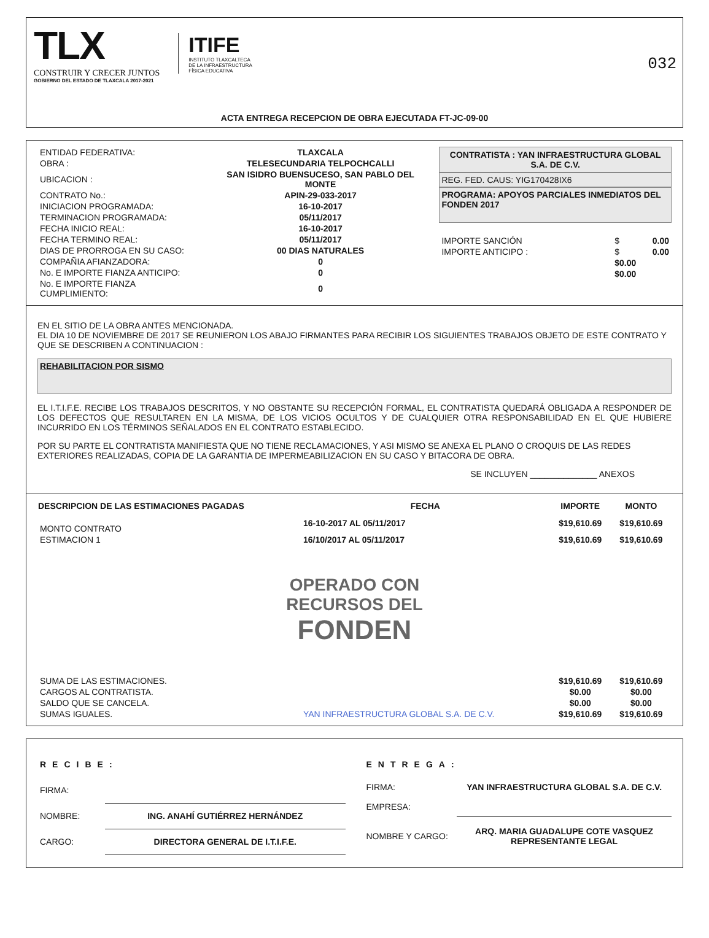TLX
CONSTRUIR Y CRECER JUNTOS
GOBIERNO DEL ESTADO DE TLAXCALA 2017-2021
ITIFE
INSTITUTO TLAXCALTECA
DE LA INFRAESTRUCTURA
FÍSICA EDUCATIVA
032
ACTA ENTREGA RECEPCION DE OBRA EJECUTADA FT-JC-09-00
| ENTIDAD FEDERATIVA: | TLAXCALA |
| OBRA : | TELESECUNDARIA TELPOCHCALLI |
| UBICACION : | SAN ISIDRO BUENSUCESO, SAN PABLO DEL MONTE |
| CONTRATO No.: | APIN-29-033-2017 |
| INICIACION PROGRAMADA: | 16-10-2017 |
| TERMINACION PROGRAMADA: | 05/11/2017 |
| FECHA INICIO REAL: | 16-10-2017 |
| FECHA TERMINO REAL: | 05/11/2017 |
| DIAS DE PRORROGA EN SU CASO: | 00 DIAS NATURALES |
| COMPAÑIA AFIANZADORA: | 0 |
| No. E IMPORTE FIANZA ANTICIPO: | 0 |
| No. E IMPORTE FIANZA CUMPLIMIENTO: | 0 |
CONTRATISTA : YAN INFRAESTRUCTURA GLOBAL S.A. DE C.V.
REG. FED. CAUS: YIG170428IX6
PROGRAMA: APOYOS PARCIALES INMEDIATOS DEL FONDEN 2017
| IMPORTE SANCIÓN | $ | 0.00 |
| IMPORTE ANTICIPO : | $ | 0.00 |
| | $0.00 | |
| | $0.00 | |
EN EL SITIO DE LA OBRA ANTES MENCIONADA.
EL DIA 10 DE NOVIEMBRE DE 2017 SE REUNIERON LOS ABAJO FIRMANTES PARA RECIBIR LOS SIGUIENTES TRABAJOS OBJETO DE ESTE CONTRATO Y QUE SE DESCRIBEN A CONTINUACION :
REHABILITACION POR SISMO
EL I.T.I.F.E. RECIBE LOS TRABAJOS DESCRITOS, Y NO OBSTANTE SU RECEPCIÓN FORMAL, EL CONTRATISTA QUEDARÁ OBLIGADA A RESPONDER DE LOS DEFECTOS QUE RESULTAREN EN LA MISMA, DE LOS VICIOS OCULTOS Y DE CUALQUIER OTRA RESPONSABILIDAD EN EL QUE HUBIERE INCURRIDO EN LOS TÉRMINOS SEÑALADOS EN EL CONTRATO ESTABLECIDO.
POR SU PARTE EL CONTRATISTA MANIFIESTA QUE NO TIENE RECLAMACIONES, Y ASI MISMO SE ANEXA EL PLANO O CROQUIS DE LAS REDES EXTERIORES REALIZADAS, COPIA DE LA GARANTIA DE IMPERMEABILIZACION EN SU CASO Y BITACORA DE OBRA.
SE INCLUYEN ______________ ANEXOS
| DESCRIPCION DE LAS ESTIMACIONES PAGADAS | FECHA | IMPORTE | MONTO |
| --- | --- | --- | --- |
| MONTO CONTRATO | 16-10-2017 AL 05/11/2017 | $19,610.69 | $19,610.69 |
| ESTIMACION 1 | 16/10/2017 AL 05/11/2017 | $19,610.69 | $19,610.69 |
| OPERADO CON RECURSOS DEL FONDEN | | | |
| SUMA DE LAS ESTIMACIONES. | | $19,610.69 | $19,610.69 |
| CARGOS AL CONTRATISTA. | | $0.00 | $0.00 |
| SALDO QUE SE CANCELA. | | $0.00 | $0.00 |
| SUMAS IGUALES. | YAN INFRAESTRUCTURA GLOBAL S.A. DE C.V. | $19,610.69 | $19,610.69 |
| RECIBE: | |
| FIRMA: | |
| NOMBRE: | ING. ANAHÍ GUTIÉRREZ HERNÁNDEZ |
| CARGO: | DIRECTORA GENERAL DE I.T.I.F.E. |
| ENTREGA: | |
| FIRMA: | YAN INFRAESTRUCTURA GLOBAL S.A. DE C.V. |
| EMPRESA: | |
| NOMBRE Y CARGO: | ARQ. MARIA GUADALUPE COTE VASQUEZ REPRESENTANTE LEGAL |